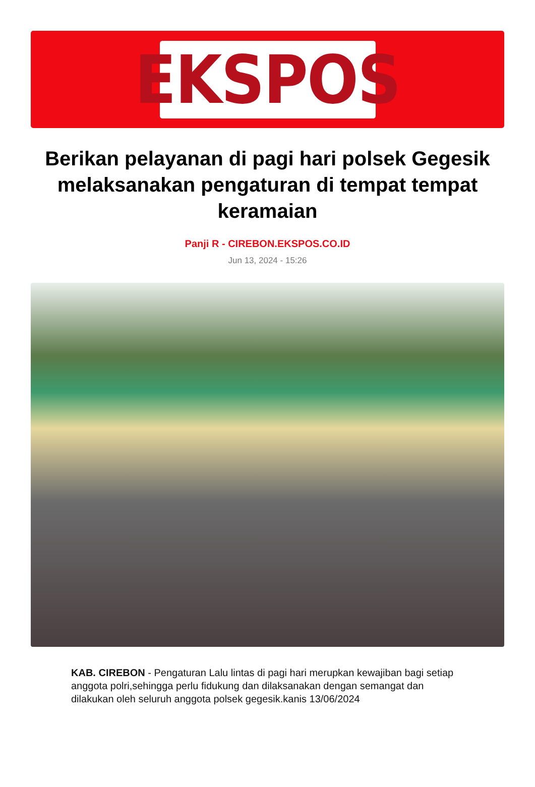EKSPOS
Berikan pelayanan di pagi hari polsek Gegesik melaksanakan pengaturan di tempat tempat keramaian
Panji R - CIREBON.EKSPOS.CO.ID
Jun 13, 2024 - 15:26
KAB. CIREBON - Pengaturan Lalu lintas di pagi hari merupkan kewajiban bagi setiap anggota polri,sehingga perlu fidukung dan dilaksanakan dengan semangat dan dilakukan oleh seluruh anggota polsek gegesik.kanis 13/06/2024